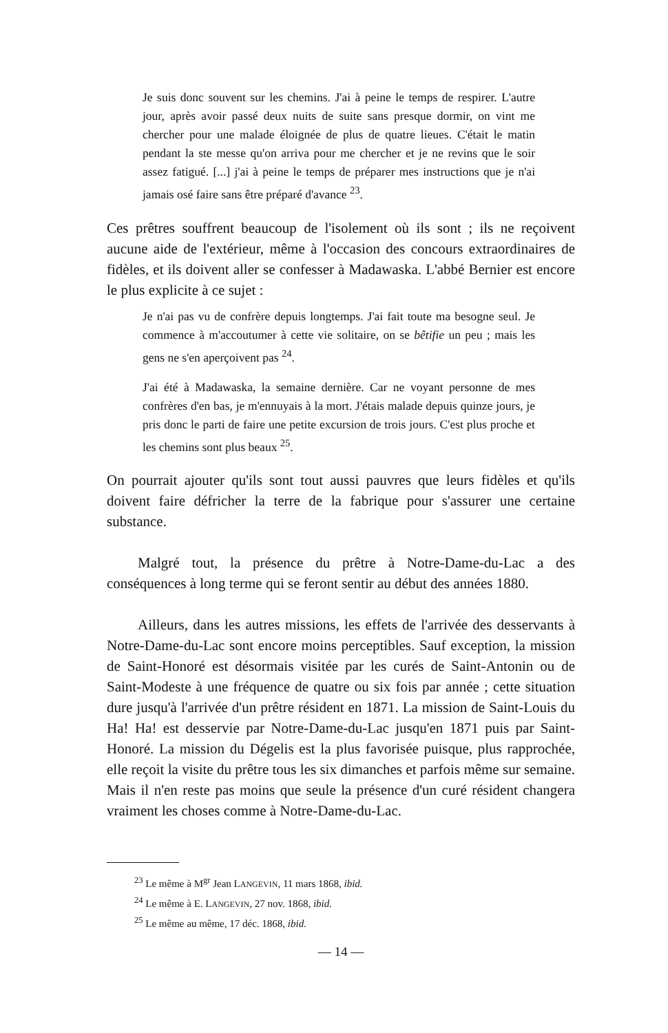Je suis donc souvent sur les chemins. J'ai à peine le temps de respi­rer. L'autre jour, après avoir passé deux nuits de suite sans presque dormir, on vint me chercher pour une malade éloignée de plus de quatre lieues. C'était le matin pendant la ste messe qu'on arriva pour me chercher et je ne revins que le soir assez fatigué. [...] j'ai à peine le temps de préparer mes instructions que je n'ai jamais osé faire sans être préparé d'avance <sup>23</sup>.
Ces prêtres souffrent beaucoup de l'isolement où ils sont ; ils ne reçoivent aucune aide de l'extérieur, même à l'occasion des concours extraordinaires de fidèles, et ils doivent aller se confesser à Madawaska. L'abbé Bernier est encore le plus explicite à ce sujet :
Je n'ai pas vu de confrère depuis longtemps. J'ai fait toute ma besogne seul. Je commence à m'accoutumer à cette vie solitaire, on se bêtifie un peu ; mais les gens ne s'en aperçoivent pas <sup>24</sup>.
J'ai été à Madawaska, la semaine dernière. Car ne voyant personne de mes confrères d'en bas, je m'ennuyais à la mort. J'étais malade depuis quinze jours, je pris donc le parti de faire une petite excursion de trois jours. C'est plus proche et les chemins sont plus beaux <sup>25</sup>.
On pourrait ajouter qu'ils sont tout aussi pauvres que leurs fidèles et qu'ils doivent faire défricher la terre de la fabrique pour s'assurer une certaine substance.
Malgré tout, la présence du prêtre à Notre-Dame-du-Lac a des conséquences à long terme qui se feront sentir au début des années 1880.
Ailleurs, dans les autres missions, les effets de l'arrivée des desser­vants à Notre-Dame-du-Lac sont encore moins perceptibles. Sauf exception, la mission de Saint-Honoré est désormais visitée par les curés de Saint-Antonin ou de Saint-Modeste à une fréquence de quatre ou six fois par année ; cette situation dure jusqu'à l'arrivée d'un prêtre résident en 1871. La mission de Saint-Louis du Ha! Ha! est desservie par Notre-Dame-du-Lac jusqu'en 1871 puis par Saint-Honoré. La mission du Dégelis est la plus favorisée puisque, plus rapprochée, elle reçoit la visite du prêtre tous les six dimanches et parfois même sur semaine. Mais il n'en reste pas moins que seule la présence d'un curé résident changera vraiment les choses comme à Notre-Dame-du-Lac.
<sup>23</sup> Le même à M<sup>gr</sup> Jean LANGEVIN, 11 mars 1868, ibid.
<sup>24</sup> Le même à E. LANGEVIN, 27 nov. 1868, ibid.
<sup>25</sup> Le même au même, 17 déc. 1868, ibid.
— 14 —